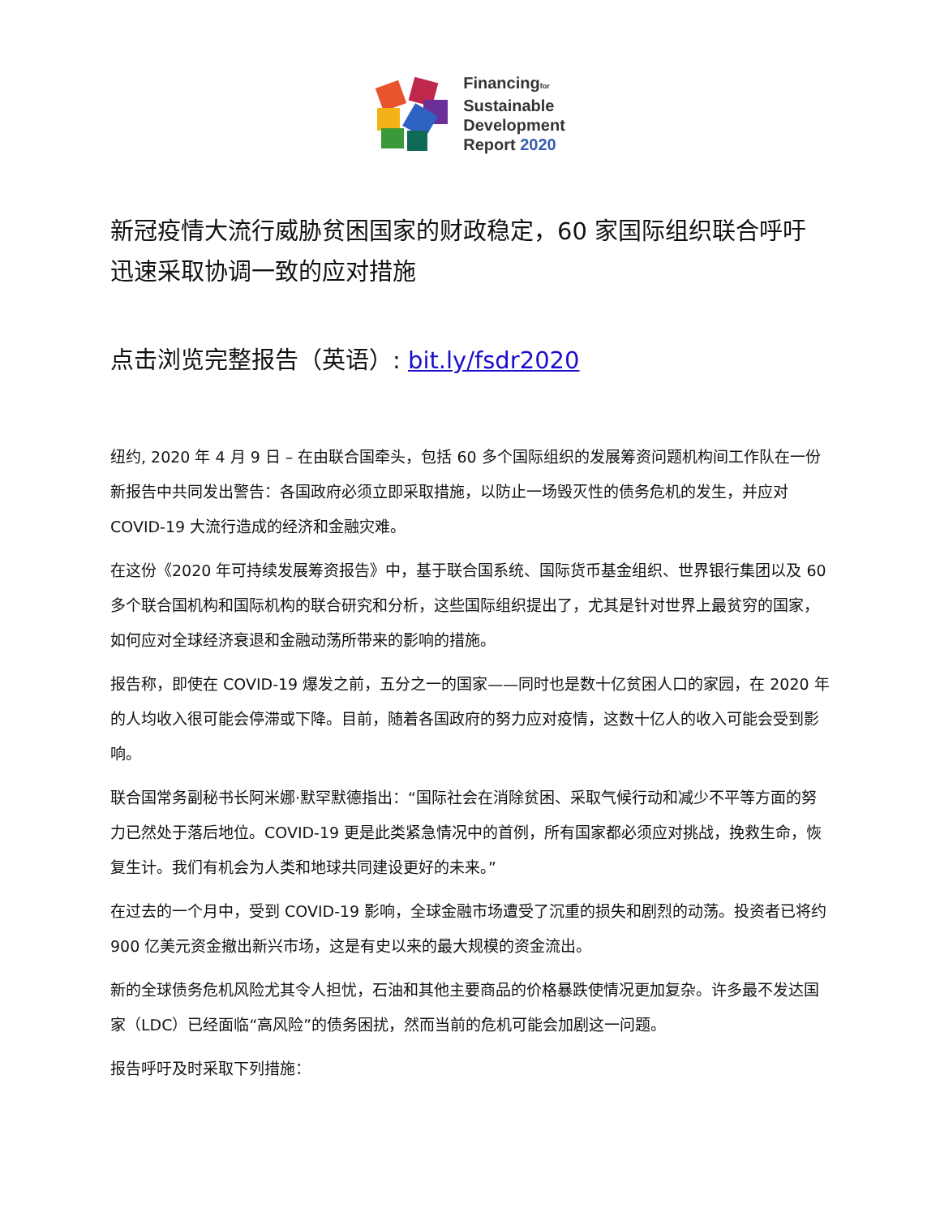Financingfor
Sustainable
Development
Report 2020
新冠疫情大流行威胁贫困国家的财政稳定，60 家国际组织联合呼吁迅速采取协调一致的应对措施
点击浏览完整报告（英语）: bit.ly/fsdr2020
纽约, 2020 年 4 月 9 日 – 在由联合国牵头，包括 60 多个国际组织的发展筹资问题机构间工作队在一份新报告中共同发出警告：各国政府必须立即采取措施，以防止一场毁灭性的债务危机的发生，并应对 COVID-19 大流行造成的经济和金融灾难。
在这份《2020 年可持续发展筹资报告》中，基于联合国系统、国际货币基金组织、世界银行集团以及 60 多个联合国机构和国际机构的联合研究和分析，这些国际组织提出了，尤其是针对世界上最贫穷的国家，如何应对全球经济衰退和金融动荡所带来的影响的措施。
报告称，即使在 COVID-19 爆发之前，五分之一的国家——同时也是数十亿贫困人口的家园，在 2020 年的人均收入很可能会停滞或下降。目前，随着各国政府的努力应对疫情，这数十亿人的收入可能会受到影响。
联合国常务副秘书长阿米娜·默罕默德指出：“国际社会在消除贫困、采取气候行动和减少不平等方面的努力已然处于落后地位。COVID-19 更是此类紧急情况中的首例，所有国家都必须应对挑战，挽救生命，恢复生计。我们有机会为人类和地球共同建设更好的未来。”
在过去的一个月中，受到 COVID-19 影响，全球金融市场遭受了沉重的损失和剧烈的动荡。投资者已将约 900 亿美元资金撤出新兴市场，这是有史以来的最大规模的资金流出。
新的全球债务危机风险尤其令人担忧，石油和其他主要商品的价格暴跌使情况更加复杂。许多最不发达国家（LDC）已经面临“高风险”的债务困扰，然而当前的危机可能会加剧这一问题。
报告呼吁及时采取下列措施：